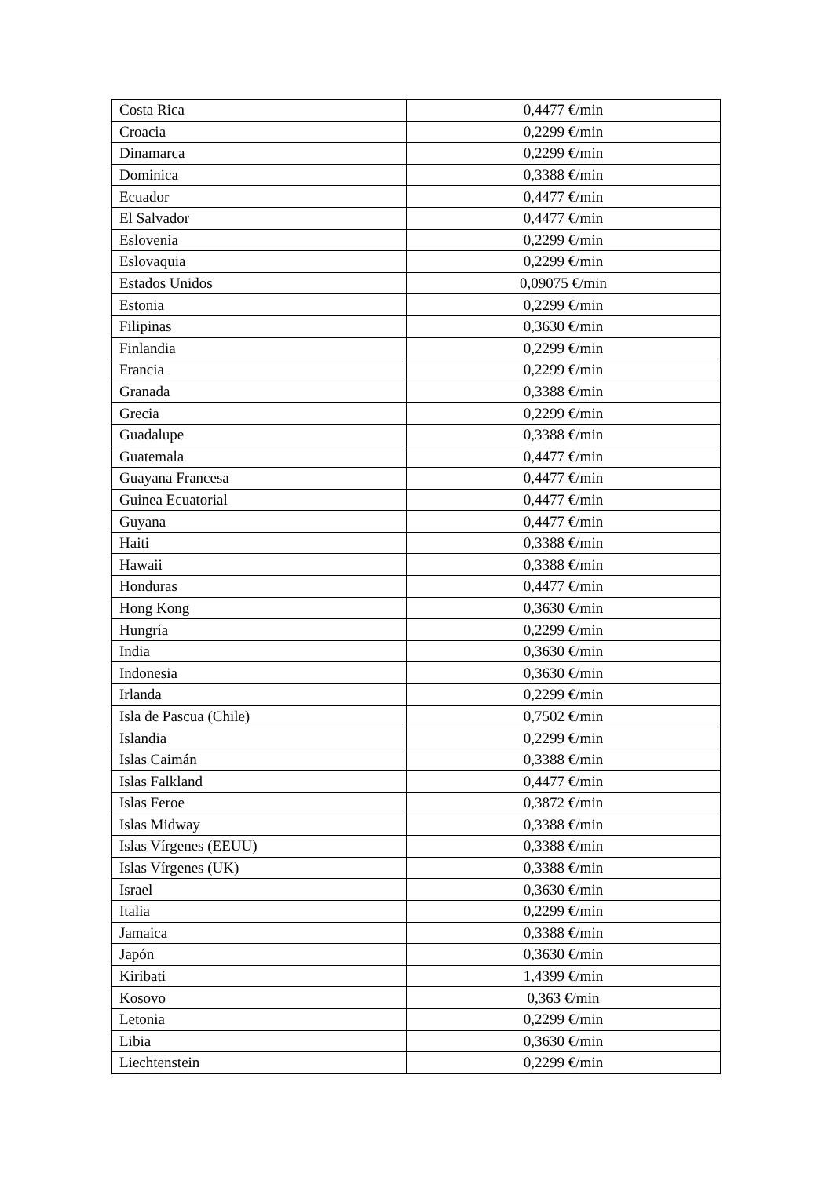| Costa Rica | 0,4477 €/min |
| Croacia | 0,2299 €/min |
| Dinamarca | 0,2299 €/min |
| Dominica | 0,3388 €/min |
| Ecuador | 0,4477 €/min |
| El Salvador | 0,4477 €/min |
| Eslovenia | 0,2299 €/min |
| Eslovaquia | 0,2299 €/min |
| Estados Unidos | 0,09075 €/min |
| Estonia | 0,2299 €/min |
| Filipinas | 0,3630 €/min |
| Finlandia | 0,2299 €/min |
| Francia | 0,2299 €/min |
| Granada | 0,3388 €/min |
| Grecia | 0,2299 €/min |
| Guadalupe | 0,3388 €/min |
| Guatemala | 0,4477 €/min |
| Guayana Francesa | 0,4477 €/min |
| Guinea Ecuatorial | 0,4477 €/min |
| Guyana | 0,4477 €/min |
| Haiti | 0,3388 €/min |
| Hawaii | 0,3388 €/min |
| Honduras | 0,4477 €/min |
| Hong Kong | 0,3630 €/min |
| Hungría | 0,2299 €/min |
| India | 0,3630 €/min |
| Indonesia | 0,3630 €/min |
| Irlanda | 0,2299 €/min |
| Isla de Pascua (Chile) | 0,7502 €/min |
| Islandia | 0,2299 €/min |
| Islas Caimán | 0,3388 €/min |
| Islas Falkland | 0,4477 €/min |
| Islas Feroe | 0,3872 €/min |
| Islas Midway | 0,3388 €/min |
| Islas Vírgenes (EEUU) | 0,3388 €/min |
| Islas Vírgenes (UK) | 0,3388 €/min |
| Israel | 0,3630 €/min |
| Italia | 0,2299 €/min |
| Jamaica | 0,3388 €/min |
| Japón | 0,3630 €/min |
| Kiribati | 1,4399 €/min |
| Kosovo | 0,363 €/min |
| Letonia | 0,2299 €/min |
| Libia | 0,3630 €/min |
| Liechtenstein | 0,2299 €/min |